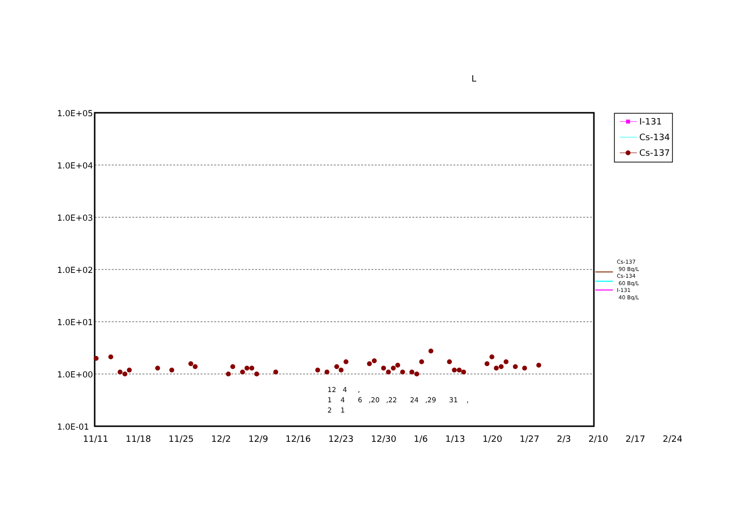L
1.0E+05
1.0E+04
1.0E+03
1.0E+02
1.0E+01
1.0E+00
1.0E-01
11/11 11/18 11/25 12/2 12/9 12/16 12/23 12/30 1/6 1/13 1/20 1/27 2/3 2/10 2/17 2/24
I-131
Cs-134
Cs-137
Cs-137
90 Bq/L
Cs-134
60 Bq/L
I-131
40 Bq/L
12 4 , 1 4 6 ,20 ,22 24 ,29 31 , 2 1